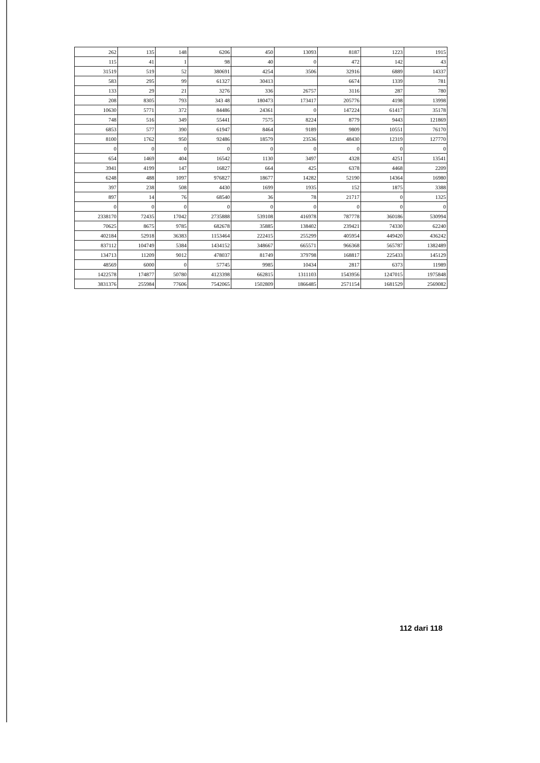| 262 | 135 | 148 | 6206 | 450 | 13093 | 8187 | 1223 | 1915 |
| 115 | 41 | 1 | 98 | 40 | 0 | 472 | 142 | 43 |
| 31519 | 519 | 52 | 380691 | 4254 | 3506 | 32916 | 6889 | 14337 |
| 583 | 295 | 99 | 61327 | 30413 | | 6674 | 1339 | 781 |
| 133 | 29 | 21 | 3276 | 336 | 26757 | 3116 | 287 | 780 |
| 208 | 8305 | 793 | 343 48 | 180473 | 173417 | 205776 | 4198 | 13998 |
| 10630 | 5771 | 372 | 84486 | 24361 | 0 | 147224 | 61417 | 35178 |
| 748 | 516 | 349 | 55441 | 7575 | 8224 | 8779 | 9443 | 121869 |
| 6853 | 577 | 390 | 61947 | 8464 | 9189 | 9809 | 10551 | 76170 |
| 8100 | 1762 | 950 | 92486 | 18579 | 23536 | 48430 | 12319 | 127770 |
| 0 | 0 | 0 | 0 | 0 | 0 | 0 | 0 | 0 |
| 654 | 1469 | 404 | 16542 | 1130 | 3497 | 4328 | 4251 | 13541 |
| 3941 | 4199 | 147 | 16827 | 664 | 425 | 6378 | 4468 | 2209 |
| 6248 | 488 | 1097 | 976827 | 18677 | 14282 | 52190 | 14364 | 16980 |
| 397 | 238 | 508 | 4430 | 1699 | 1935 | 152 | 1875 | 3388 |
| 897 | 14 | 76 | 68540 | 36 | 78 | 21717 | 0 | 1325 |
| 0 | 0 | 0 | 0 | 0 | 0 | 0 | 0 | 0 |
| 2338170 | 72435 | 17042 | 2735888 | 539108 | 416978 | 787778 | 360186 | 530994 |
| 70625 | 8675 | 9785 | 682678 | 35885 | 138402 | 239421 | 74330 | 62240 |
| 402184 | 52918 | 36383 | 1153464 | 222415 | 255299 | 405954 | 449420 | 436242 |
| 837112 | 104749 | 5384 | 1434152 | 348667 | 665571 | 966368 | 565787 | 1382489 |
| 134713 | 11209 | 9012 | 478037 | 81749 | 379798 | 168817 | 225433 | 145129 |
| 48569 | 6000 | 0 | 57745 | 9985 | 10434 | 2817 | 6373 | 11989 |
| 1422578 | 174877 | 50780 | 4123398 | 662815 | 1311103 | 1543956 | 1247015 | 1975848 |
| 3831376 | 255984 | 77606 | 7542065 | 1502809 | 1866485 | 2571154 | 1681529 | 2569082 |
112 dari 118